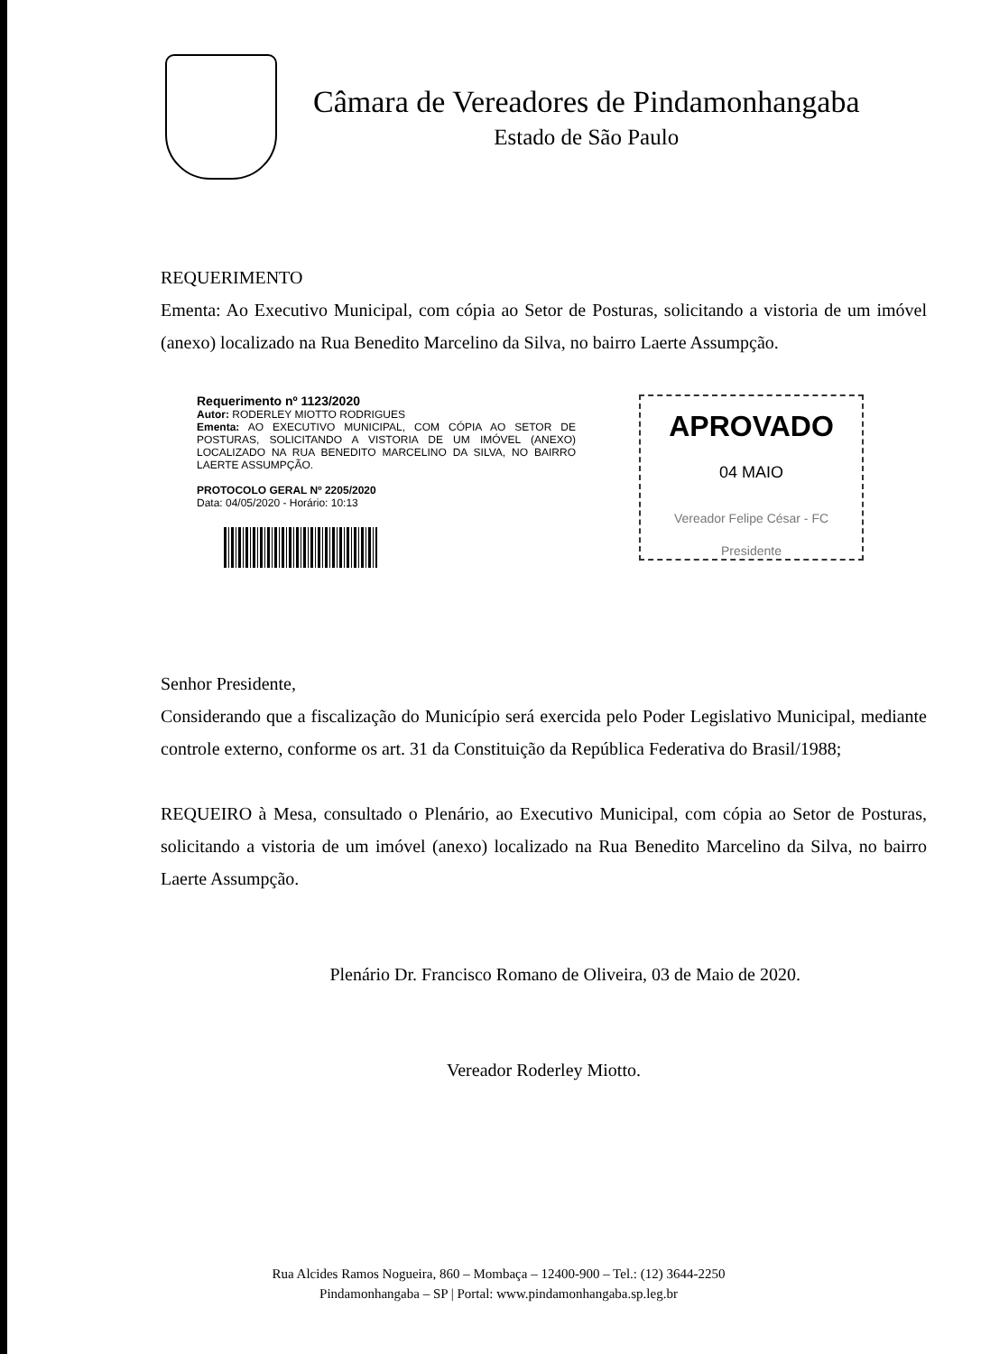Câmara de Vereadores de Pindamonhangaba
Estado de São Paulo
REQUERIMENTO
Ementa: Ao Executivo Municipal, com cópia ao Setor de Posturas, solicitando a vistoria de um imóvel (anexo) localizado na Rua Benedito Marcelino da Silva, no bairro Laerte Assumpção.
Requerimento nº 1123/2020
Autor: RODERLEY MIOTTO RODRIGUES
Ementa: AO EXECUTIVO MUNICIPAL, COM CÓPIA AO SETOR DE POSTURAS, SOLICITANDO A VISTORIA DE UM IMÓVEL (ANEXO) LOCALIZADO NA RUA BENEDITO MARCELINO DA SILVA, NO BAIRRO LAERTE ASSUMPÇÃO.
PROTOCOLO GERAL Nº 2205/2020
Data: 04/05/2020 - Horário: 10:13
APROVADO
04 MAIO
Vereador Felipe César - FC
Presidente
Senhor Presidente,
Considerando que a fiscalização do Município será exercida pelo Poder Legislativo Municipal, mediante controle externo, conforme os art. 31 da Constituição da República Federativa do Brasil/1988;
REQUEIRO à Mesa, consultado o Plenário, ao Executivo Municipal, com cópia ao Setor de Posturas, solicitando a vistoria de um imóvel (anexo) localizado na Rua Benedito Marcelino da Silva, no bairro Laerte Assumpção.
Plenário Dr. Francisco Romano de Oliveira, 03 de Maio de 2020.
Vereador Roderley Miotto.
Rua Alcides Ramos Nogueira, 860 – Mombaça – 12400-900 – Tel.: (12) 3644-2250
Pindamonhangaba – SP | Portal: www.pindamonhangaba.sp.leg.br